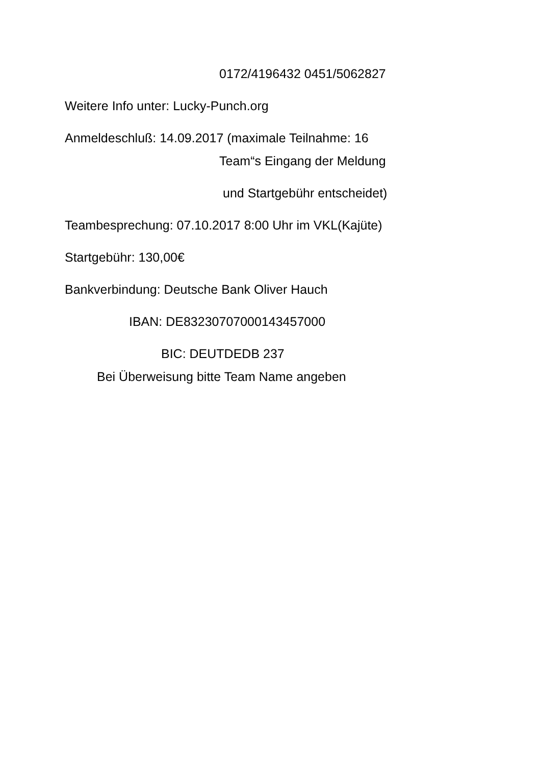0172/4196432 0451/5062827
Weitere Info unter: Lucky-Punch.org
Anmeldeschluß: 14.09.2017 (maximale Teilnahme: 16
Team“s Eingang der Meldung
und Startgebühr entscheidet)
Teambesprechung: 07.10.2017 8:00 Uhr im VKL(Kajüte)
Startgebühr: 130,00€
Bankverbindung: Deutsche Bank Oliver Hauch
IBAN: DE83230707000143457000
BIC: DEUTDEDB 237
Bei Überweisung bitte Team Name angeben